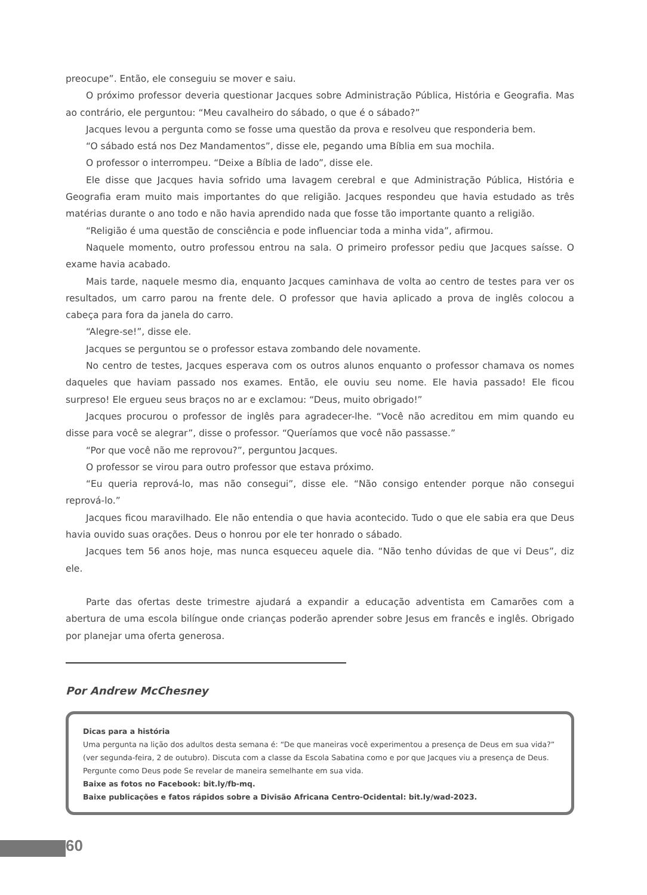preocupe”. Então, ele conseguiu se mover e saiu.
O próximo professor deveria questionar Jacques sobre Administração Pública, História e Geografia. Mas ao contrário, ele perguntou: “Meu cavalheiro do sábado, o que é o sábado?”
Jacques levou a pergunta como se fosse uma questão da prova e resolveu que responderia bem.
“O sábado está nos Dez Mandamentos”, disse ele, pegando uma Bíblia em sua mochila.
O professor o interrompeu. “Deixe a Bíblia de lado”, disse ele.
Ele disse que Jacques havia sofrido uma lavagem cerebral e que Administração Pública, História e Geografia eram muito mais importantes do que religião. Jacques respondeu que havia estudado as três matérias durante o ano todo e não havia aprendido nada que fosse tão importante quanto a religião.
“Religião é uma questão de consciência e pode influenciar toda a minha vida”, afirmou.
Naquele momento, outro professou entrou na sala. O primeiro professor pediu que Jacques saísse. O exame havia acabado.
Mais tarde, naquele mesmo dia, enquanto Jacques caminhava de volta ao centro de testes para ver os resultados, um carro parou na frente dele. O professor que havia aplicado a prova de inglês colocou a cabeça para fora da janela do carro.
“Alegre-se!”, disse ele.
Jacques se perguntou se o professor estava zombando dele novamente.
No centro de testes, Jacques esperava com os outros alunos enquanto o professor chamava os nomes daqueles que haviam passado nos exames. Então, ele ouviu seu nome. Ele havia passado! Ele ficou surpreso! Ele ergueu seus braços no ar e exclamou: “Deus, muito obrigado!”
Jacques procurou o professor de inglês para agradecer-lhe. “Você não acreditou em mim quando eu disse para você se alegrar”, disse o professor. “Queríamos que você não passasse.”
“Por que você não me reprovou?”, perguntou Jacques.
O professor se virou para outro professor que estava próximo.
“Eu queria reprová-lo, mas não consegui”, disse ele. “Não consigo entender porque não consegui reprová-lo.”
Jacques ficou maravilhado. Ele não entendia o que havia acontecido. Tudo o que ele sabia era que Deus havia ouvido suas orações. Deus o honrou por ele ter honrado o sábado.
Jacques tem 56 anos hoje, mas nunca esqueceu aquele dia. “Não tenho dúvidas de que vi Deus”, diz ele.
Parte das ofertas deste trimestre ajudará a expandir a educação adventista em Camarões com a abertura de uma escola bilíngue onde crianças poderão aprender sobre Jesus em francês e inglês. Obrigado por planejar uma oferta generosa.
Por Andrew McChesney
Dicas para a história
Uma pergunta na lição dos adultos desta semana é: “De que maneiras você experimentou a presença de Deus em sua vida?” (ver segunda-feira, 2 de outubro). Discuta com a classe da Escola Sabatina como e por que Jacques viu a presença de Deus. Pergunte como Deus pode Se revelar de maneira semelhante em sua vida.
Baixe as fotos no Facebook: bit.ly/fb-mq.
Baixe publicações e fatos rápidos sobre a Divisão Africana Centro-Ocidental: bit.ly/wad-2023.
60